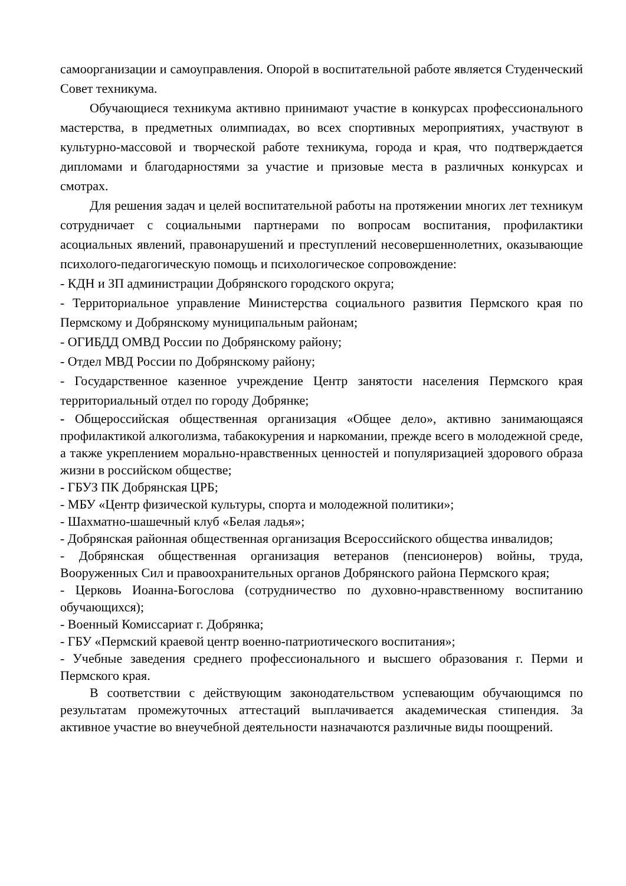самоорганизации и самоуправления. Опорой в воспитательной работе является Студенческий Совет техникума.
Обучающиеся техникума активно принимают участие в конкурсах профессионального мастерства, в предметных олимпиадах, во всех спортивных мероприятиях, участвуют в культурно-массовой и творческой работе техникума, города и края, что подтверждается дипломами и благодарностями за участие и призовые места в различных конкурсах и смотрах.
Для решения задач и целей воспитательной работы на протяжении многих лет техникум сотрудничает с социальными партнерами по вопросам воспитания, профилактики асоциальных явлений, правонарушений и преступлений несовершеннолетних, оказывающие психолого-педагогическую помощь и психологическое сопровождение:
- КДН и ЗП администрации Добрянского городского округа;
- Территориальное управление Министерства социального развития Пермского края по Пермскому и Добрянскому муниципальным районам;
- ОГИБДД ОМВД России по Добрянскому району;
- Отдел МВД России по Добрянскому району;
- Государственное казенное учреждение Центр занятости населения Пермского края территориальный отдел по городу Добрянке;
- Общероссийская общественная организация «Общее дело», активно занимающаяся профилактикой алкоголизма, табакокурения и наркомании, прежде всего в молодежной среде, а также укреплением морально-нравственных ценностей и популяризацией здорового образа жизни в российском обществе;
- ГБУЗ ПК Добрянская ЦРБ;
- МБУ «Центр физической культуры, спорта и молодежной политики»;
- Шахматно-шашечный клуб «Белая ладья»;
- Добрянская районная общественная организация Всероссийского общества инвалидов;
- Добрянская общественная организация ветеранов (пенсионеров) войны, труда, Вооруженных Сил и правоохранительных органов Добрянского района Пермского края;
- Церковь Иоанна-Богослова (сотрудничество по духовно-нравственному воспитанию обучающихся);
- Военный Комиссариат г. Добрянка;
- ГБУ «Пермский краевой центр военно-патриотического воспитания»;
- Учебные заведения среднего профессионального и высшего образования г. Перми и Пермского края.
В соответствии с действующим законодательством успевающим обучающимся по результатам промежуточных аттестаций выплачивается академическая стипендия. За активное участие во внеучебной деятельности назначаются различные виды поощрений.